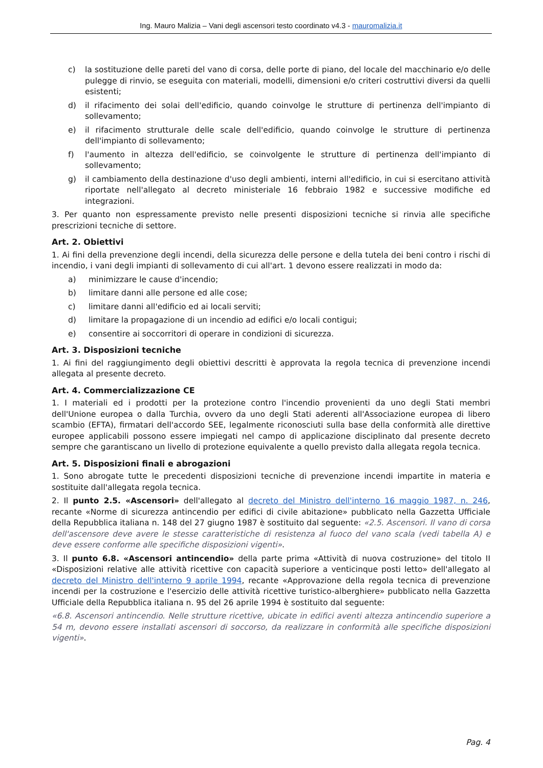Ing. Mauro Malizia – Vani degli ascensori testo coordinato v4.3 - mauromalizia.it
c) la sostituzione delle pareti del vano di corsa, delle porte di piano, del locale del macchinario e/o delle pulegge di rinvio, se eseguita con materiali, modelli, dimensioni e/o criteri costruttivi diversi da quelli esistenti;
d) il rifacimento dei solai dell'edificio, quando coinvolge le strutture di pertinenza dell'impianto di sollevamento;
e) il rifacimento strutturale delle scale dell'edificio, quando coinvolge le strutture di pertinenza dell'impianto di sollevamento;
f) l'aumento in altezza dell'edificio, se coinvolgente le strutture di pertinenza dell'impianto di sollevamento;
g) il cambiamento della destinazione d'uso degli ambienti, interni all'edificio, in cui si esercitano attività riportate nell'allegato al decreto ministeriale 16 febbraio 1982 e successive modifiche ed integrazioni.
3. Per quanto non espressamente previsto nelle presenti disposizioni tecniche si rinvia alle specifiche prescrizioni tecniche di settore.
Art. 2. Obiettivi
1. Ai fini della prevenzione degli incendi, della sicurezza delle persone e della tutela dei beni contro i rischi di incendio, i vani degli impianti di sollevamento di cui all'art. 1 devono essere realizzati in modo da:
a) minimizzare le cause d'incendio;
b) limitare danni alle persone ed alle cose;
c) limitare danni all'edificio ed ai locali serviti;
d) limitare la propagazione di un incendio ad edifici e/o locali contigui;
e) consentire ai soccorritori di operare in condizioni di sicurezza.
Art. 3. Disposizioni tecniche
1. Ai fini del raggiungimento degli obiettivi descritti è approvata la regola tecnica di prevenzione incendi allegata al presente decreto.
Art. 4. Commercializzazione CE
1. I materiali ed i prodotti per la protezione contro l'incendio provenienti da uno degli Stati membri dell'Unione europea o dalla Turchia, ovvero da uno degli Stati aderenti all'Associazione europea di libero scambio (EFTA), firmatari dell'accordo SEE, legalmente riconosciuti sulla base della conformità alle direttive europee applicabili possono essere impiegati nel campo di applicazione disciplinato dal presente decreto sempre che garantiscano un livello di protezione equivalente a quello previsto dalla allegata regola tecnica.
Art. 5. Disposizioni finali e abrogazioni
1. Sono abrogate tutte le precedenti disposizioni tecniche di prevenzione incendi impartite in materia e sostituite dall'allegata regola tecnica.
2. Il punto 2.5. «Ascensori» dell'allegato al decreto del Ministro dell'interno 16 maggio 1987, n. 246, recante «Norme di sicurezza antincendio per edifici di civile abitazione» pubblicato nella Gazzetta Ufficiale della Repubblica italiana n. 148 del 27 giugno 1987 è sostituito dal seguente: «2.5. Ascensori. Il vano di corsa dell'ascensore deve avere le stesse caratteristiche di resistenza al fuoco del vano scala (vedi tabella A) e deve essere conforme alle specifiche disposizioni vigenti».
3. Il punto 6.8. «Ascensori antincendio» della parte prima «Attività di nuova costruzione» del titolo II «Disposizioni relative alle attività ricettive con capacità superiore a venticinque posti letto» dell'allegato al decreto del Ministro dell'interno 9 aprile 1994, recante «Approvazione della regola tecnica di prevenzione incendi per la costruzione e l'esercizio delle attività ricettive turistico-alberghiere» pubblicato nella Gazzetta Ufficiale della Repubblica italiana n. 95 del 26 aprile 1994 è sostituito dal seguente:
«6.8. Ascensori antincendio. Nelle strutture ricettive, ubicate in edifici aventi altezza antincendio superiore a 54 m, devono essere installati ascensori di soccorso, da realizzare in conformità alle specifiche disposizioni vigenti».
Pag. 4